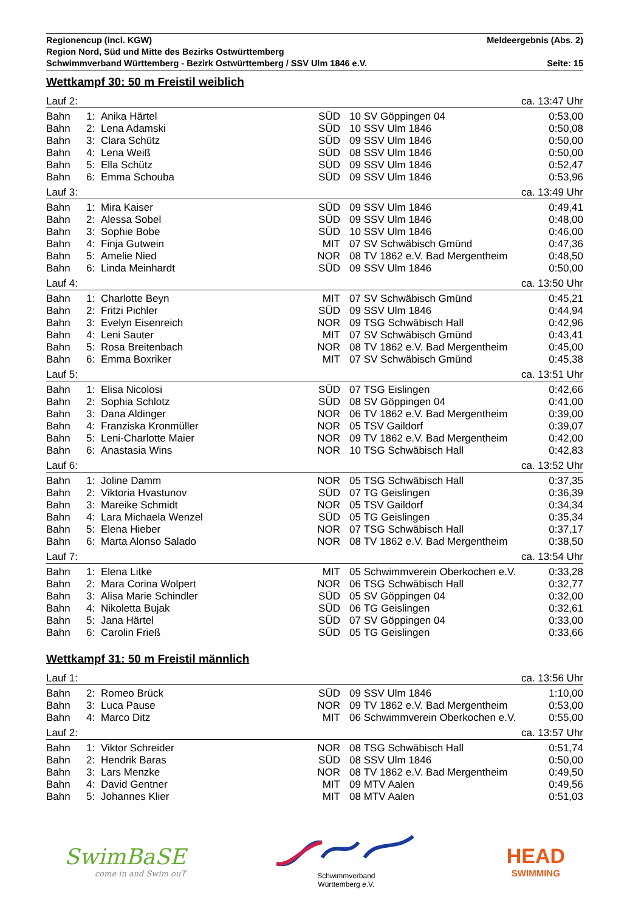Regionencup (incl. KGW) Meldeergebnis (Abs. 2)
Region Nord, Süd und Mitte des Bezirks Ostwürttemberg
Schwimmverband Württemberg - Bezirk Ostwürttemberg / SSV Ulm 1846 e.V. Seite: 15
Wettkampf 30: 50 m Freistil weiblich
| Lauf 2: | | | ca. 13:47 Uhr | | | |
| Bahn | 1: | Anika Härtel | SÜD | 10 | SV Göppingen 04 | 0:53,00 |
| Bahn | 2: | Lena Adamski | SÜD | 10 | SSV Ulm 1846 | 0:50,08 |
| Bahn | 3: | Clara Schütz | SÜD | 09 | SSV Ulm 1846 | 0:50,00 |
| Bahn | 4: | Lena Weiß | SÜD | 08 | SSV Ulm 1846 | 0:50,00 |
| Bahn | 5: | Ella Schütz | SÜD | 09 | SSV Ulm 1846 | 0:52,47 |
| Bahn | 6: | Emma Schouba | SÜD | 09 | SSV Ulm 1846 | 0:53,96 |
| Lauf 3: | | | ca. 13:49 Uhr | | | |
| Bahn | 1: | Mira Kaiser | SÜD | 09 | SSV Ulm 1846 | 0:49,41 |
| Bahn | 2: | Alessa Sobel | SÜD | 09 | SSV Ulm 1846 | 0:48,00 |
| Bahn | 3: | Sophie Bobe | SÜD | 10 | SSV Ulm 1846 | 0:46,00 |
| Bahn | 4: | Finja Gutwein | MIT | 07 | SV Schwäbisch Gmünd | 0:47,36 |
| Bahn | 5: | Amelie Nied | NOR | 08 | TV 1862 e.V. Bad Mergentheim | 0:48,50 |
| Bahn | 6: | Linda Meinhardt | SÜD | 09 | SSV Ulm 1846 | 0:50,00 |
| Lauf 4: | | | ca. 13:50 Uhr | | | |
| Bahn | 1: | Charlotte Beyn | MIT | 07 | SV Schwäbisch Gmünd | 0:45,21 |
| Bahn | 2: | Fritzi Pichler | SÜD | 09 | SSV Ulm 1846 | 0:44,94 |
| Bahn | 3: | Evelyn Eisenreich | NOR | 09 | TSG Schwäbisch Hall | 0:42,96 |
| Bahn | 4: | Leni Sauter | MIT | 07 | SV Schwäbisch Gmünd | 0:43,41 |
| Bahn | 5: | Rosa Breitenbach | NOR | 08 | TV 1862 e.V. Bad Mergentheim | 0:45,00 |
| Bahn | 6: | Emma Boxriker | MIT | 07 | SV Schwäbisch Gmünd | 0:45,38 |
| Lauf 5: | | | ca. 13:51 Uhr | | | |
| Bahn | 1: | Elisa Nicolosi | SÜD | 07 | TSG Eislingen | 0:42,66 |
| Bahn | 2: | Sophia Schlotz | SÜD | 08 | SV Göppingen 04 | 0:41,00 |
| Bahn | 3: | Dana Aldinger | NOR | 06 | TV 1862 e.V. Bad Mergentheim | 0:39,00 |
| Bahn | 4: | Franziska Kronmüller | NOR | 05 | TSV Gaildorf | 0:39,07 |
| Bahn | 5: | Leni-Charlotte Maier | NOR | 09 | TV 1862 e.V. Bad Mergentheim | 0:42,00 |
| Bahn | 6: | Anastasia Wins | NOR | 10 | TSG Schwäbisch Hall | 0:42,83 |
| Lauf 6: | | | ca. 13:52 Uhr | | | |
| Bahn | 1: | Joline Damm | NOR | 05 | TSG Schwäbisch Hall | 0:37,35 |
| Bahn | 2: | Viktoria Hvastunov | SÜD | 07 | TG Geislingen | 0:36,39 |
| Bahn | 3: | Mareike Schmidt | NOR | 05 | TSV Gaildorf | 0:34,34 |
| Bahn | 4: | Lara Michaela Wenzel | SÜD | 05 | TG Geislingen | 0:35,34 |
| Bahn | 5: | Elena Hieber | NOR | 07 | TSG Schwäbisch Hall | 0:37,17 |
| Bahn | 6: | Marta Alonso Salado | NOR | 08 | TV 1862 e.V. Bad Mergentheim | 0:38,50 |
| Lauf 7: | | | ca. 13:54 Uhr | | | |
| Bahn | 1: | Elena Litke | MIT | 05 | Schwimmverein Oberkochen e.V. | 0:33,28 |
| Bahn | 2: | Mara Corina Wolpert | NOR | 06 | TSG Schwäbisch Hall | 0:32,77 |
| Bahn | 3: | Alisa Marie Schindler | SÜD | 05 | SV Göppingen 04 | 0:32,00 |
| Bahn | 4: | Nikoletta Bujak | SÜD | 06 | TG Geislingen | 0:32,61 |
| Bahn | 5: | Jana Härtel | SÜD | 07 | SV Göppingen 04 | 0:33,00 |
| Bahn | 6: | Carolin Frieß | SÜD | 05 | TG Geislingen | 0:33,66 |
Wettkampf 31: 50 m Freistil männlich
| Lauf 1: | | | ca. 13:56 Uhr | | | |
| Bahn | 2: | Romeo Brück | SÜD | 09 | SSV Ulm 1846 | 1:10,00 |
| Bahn | 3: | Luca Pause | NOR | 09 | TV 1862 e.V. Bad Mergentheim | 0:53,00 |
| Bahn | 4: | Marco Ditz | MIT | 06 | Schwimmverein Oberkochen e.V. | 0:55,00 |
| Lauf 2: | | | ca. 13:57 Uhr | | | |
| Bahn | 1: | Viktor Schreider | NOR | 08 | TSG Schwäbisch Hall | 0:51,74 |
| Bahn | 2: | Hendrik Baras | SÜD | 08 | SSV Ulm 1846 | 0:50,00 |
| Bahn | 3: | Lars Menzke | NOR | 08 | TV 1862 e.V. Bad Mergentheim | 0:49,50 |
| Bahn | 4: | David Gentner | MIT | 09 | MTV Aalen | 0:49,56 |
| Bahn | 5: | Johannes Klier | MIT | 08 | MTV Aalen | 0:51,03 |
SwimBaSE
come in and Swim ouT
Schwimmverband
Württemberg e.V.
HEAD
SWIMMING